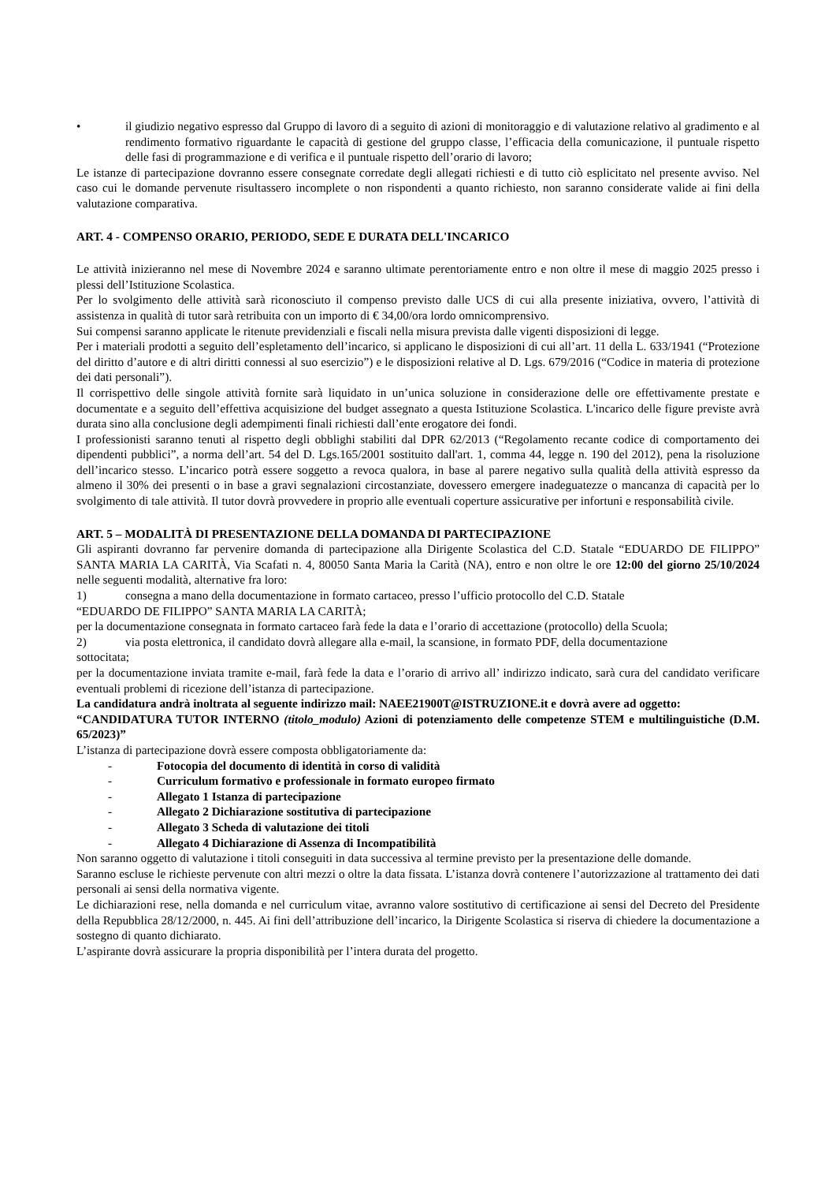• il giudizio negativo espresso dal Gruppo di lavoro di a seguito di azioni di monitoraggio e di valutazione relativo al gradimento e al rendimento formativo riguardante le capacità di gestione del gruppo classe, l’efficacia della comunicazione, il puntuale rispetto delle fasi di programmazione e di verifica e il puntuale rispetto dell’orario di lavoro;
Le istanze di partecipazione dovranno essere consegnate corredate degli allegati richiesti e di tutto ciò esplicitato nel presente avviso. Nel caso cui le domande pervenute risultassero incomplete o non rispondenti a quanto richiesto, non saranno considerate valide ai fini della valutazione comparativa.
ART. 4 - COMPENSO ORARIO, PERIODO, SEDE E DURATA DELL'INCARICO
Le attività inizieranno nel mese di Novembre 2024 e saranno ultimate perentoriamente entro e non oltre il mese di maggio 2025 presso i plessi dell’Istituzione Scolastica.
Per lo svolgimento delle attività sarà riconosciuto il compenso previsto dalle UCS di cui alla presente iniziativa, ovvero, l’attività di assistenza in qualità di tutor sarà retribuita con un importo di € 34,00/ora lordo omnicomprensivo.
Sui compensi saranno applicate le ritenute previdenziali e fiscali nella misura prevista dalle vigenti disposizioni di legge.
Per i materiali prodotti a seguito dell’espletamento dell’incarico, si applicano le disposizioni di cui all’art. 11 della L. 633/1941 (“Protezione del diritto d’autore e di altri diritti connessi al suo esercizio”) e le disposizioni relative al D. Lgs. 679/2016 (“Codice in materia di protezione dei dati personali”).
Il corrispettivo delle singole attività fornite sarà liquidato in un’unica soluzione in considerazione delle ore effettivamente prestate e documentate e a seguito dell’effettiva acquisizione del budget assegnato a questa Istituzione Scolastica. L'incarico delle figure previste avrà durata sino alla conclusione degli adempimenti finali richiesti dall’ente erogatore dei fondi.
I professionisti saranno tenuti al rispetto degli obblighi stabiliti dal DPR 62/2013 (“Regolamento recante codice di comportamento dei dipendenti pubblici”, a norma dell’art. 54 del D. Lgs.165/2001 sostituito dall'art. 1, comma 44, legge n. 190 del 2012), pena la risoluzione dell’incarico stesso. L’incarico potrà essere soggetto a revoca qualora, in base al parere negativo sulla qualità della attività espresso da almeno il 30% dei presenti o in base a gravi segnalazioni circostanziate, dovessero emergere inadeguatezze o mancanza di capacità per lo svolgimento di tale attività. Il tutor dovrà provvedere in proprio alle eventuali coperture assicurative per infortuni e responsabilità civile.
ART. 5 – MODALITÀ DI PRESENTAZIONE DELLA DOMANDA DI PARTECIPAZIONE
Gli aspiranti dovranno far pervenire domanda di partecipazione alla Dirigente Scolastica del C.D. Statale “EDUARDO DE FILIPPO” SANTA MARIA LA CARITÀ, Via Scafati n. 4, 80050 Santa Maria la Carità (NA), entro e non oltre le ore 12:00 del giorno 25/10/2024 nelle seguenti modalità, alternative fra loro:
1) consegna a mano della documentazione in formato cartaceo, presso l’ufficio protocollo del C.D. Statale
“EDUARDO DE FILIPPO” SANTA MARIA LA CARITÀ;
per la documentazione consegnata in formato cartaceo farà fede la data e l’orario di accettazione (protocollo) della Scuola;
2) via posta elettronica, il candidato dovrà allegare alla e-mail, la scansione, in formato PDF, della documentazione
sottocitata;
per la documentazione inviata tramite e-mail, farà fede la data e l’orario di arrivo all’ indirizzo indicato, sarà cura del candidato verificare eventuali problemi di ricezione dell’istanza di partecipazione.
La candidatura andrà inoltrata al seguente indirizzo mail: NAEE21900T@ISTRUZIONE.it e dovrà avere ad oggetto:
“CANDIDATURA TUTOR INTERNO (titolo_modulo) Azioni di potenziamento delle competenze STEM e multilinguistiche (D.M. 65/2023)”
L’istanza di partecipazione dovrà essere composta obbligatoriamente da:
- Fotocopia del documento di identità in corso di validità
- Curriculum formativo e professionale in formato europeo firmato
- Allegato 1 Istanza di partecipazione
- Allegato 2 Dichiarazione sostitutiva di partecipazione
- Allegato 3 Scheda di valutazione dei titoli
- Allegato 4 Dichiarazione di Assenza di Incompatibilità
Non saranno oggetto di valutazione i titoli conseguiti in data successiva al termine previsto per la presentazione delle domande.
Saranno escluse le richieste pervenute con altri mezzi o oltre la data fissata. L’istanza dovrà contenere l’autorizzazione al trattamento dei dati personali ai sensi della normativa vigente.
Le dichiarazioni rese, nella domanda e nel curriculum vitae, avranno valore sostitutivo di certificazione ai sensi del Decreto del Presidente della Repubblica 28/12/2000, n. 445. Ai fini dell’attribuzione dell’incarico, la Dirigente Scolastica si riserva di chiedere la documentazione a sostegno di quanto dichiarato.
L’aspirante dovrà assicurare la propria disponibilità per l’intera durata del progetto.